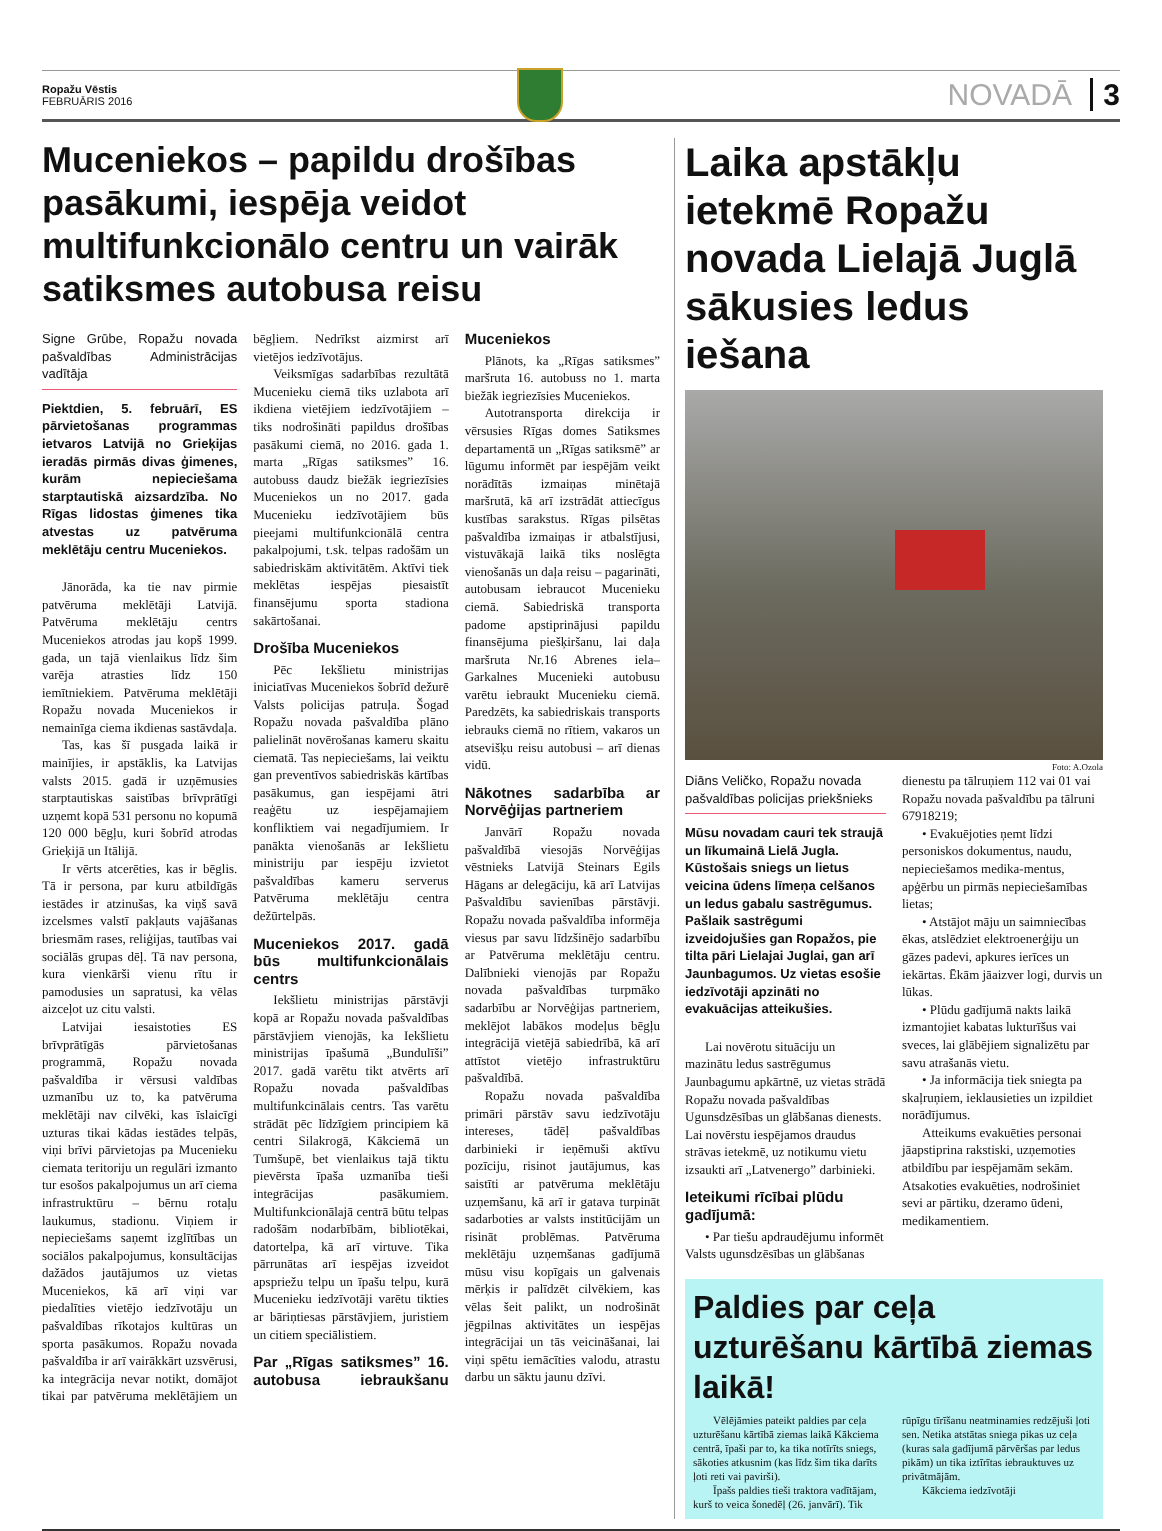Ropažu Vēstis
FEBRUĀRIS 2016
NOVADĀ 3
Muceniekos – papildu drošības pasākumi, iespēja veidot multifunkcionālo centru un vairāk satiksmes autobusa reisu
Signe Grūbe, Ropažu novada pašvaldības Administrācijas vadītāja
Piektdien, 5. februārī, ES pārvietošanas programmas ietvaros Latvijā no Grieķijas ieradās pirmās divas ģimenes, kurām nepieciešama starptautiskā aizsardzība. No Rīgas lidostas ģimenes tika atvestas uz patvēruma meklētāju centru Muceniekos.
Jānorāda, ka tie nav pirmie patvēruma meklētāji Latvijā. Patvēruma meklētāju centrs Muceniekos atrodas jau kopš 1999. gada, un tajā vienlaikus līdz šim varēja atrasties līdz 150 iemītniekiem. Patvēruma meklētāji Ropažu novada Muceniekos ir nemainīga ciema ikdienas sastāvdaļa.
Tas, kas šī pusgada laikā ir mainījies, ir apstāklis, ka Latvijas valsts 2015. gadā ir uzņēmusies starptautiskas saistības brīvprātīgi uzņemt kopā 531 personu no kopumā 120 000 bēgļu, kuri šobrīd atrodas Grieķijā un Itālijā.
Ir vērts atcerēties, kas ir bēglis. Tā ir persona, par kuru atbildīgās iestādes ir atzinušas, ka viņš savā izcelsmes valstī pakļauts vajāšanas briesmām rases, reliģijas, tautības vai sociālās grupas dēļ. Tā nav persona, kura vienkārši vienu rītu ir pamodusies un sapratusi, ka vēlas aizceļot uz citu valsti.
Latvijai iesaistoties ES brīvprātīgās pārvietošanas programmā, Ropažu novada pašvaldība ir vērsusi valdības uzmanību uz to, ka patvēruma meklētāji nav cilvēki, kas īslaicīgi uzturas tikai kādas iestādes telpās, viņi brīvi pārvietojas pa Mucenieku ciemata teritoriju un regulāri izmanto tur esošos pakalpojumus un arī ciema infrastruktūru – bērnu rotaļu laukumus, stadionu. Viņiem ir nepieciešams saņemt izglītības un sociālos pakalpojumus, konsultācijas dažādos jautājumos uz vietas Muceniekos, kā arī viņi var piedalīties vietējo iedzīvotāju un pašvaldības rīkotajos kultūras un sporta pasākumos. Ropažu novada pašvaldība ir arī vairākkārt uzsvērusi, ka integrācija nevar notikt, domājot tikai par patvēruma meklētājiem un bēgļiem. Nedrīkst aizmirst arī vietējos iedzīvotājus.
Veiksmīgas sadarbības rezultātā Mucenieku ciemā tiks uzlabota arī ikdiena vietējiem iedzīvotājiem – tiks nodrošināti papildus drošības pasākumi ciemā, no 2016. gada 1. marta „Rīgas satiksmes” 16. autobuss daudz biežāk iegriezīsies Muceniekos un no 2017. gada Mucenieku iedzīvotājiem būs pieejami multifunkcionālā centra pakalpojumi, t.sk. telpas radošām un sabiedriskām aktivitātēm. Aktīvi tiek meklētas iespējas piesaistīt finansējumu sporta stadiona sakārtošanai.
Drošība Muceniekos
Pēc Iekšlietu ministrijas iniciatīvas Muceniekos šobrīd dežurē Valsts policijas patruļa. Šogad Ropažu novada pašvaldība plāno palielināt novērošanas kameru skaitu ciematā. Tas nepieciešams, lai veiktu gan preventīvos sabiedriskās kārtības pasākumus, gan iespējami ātri reaģētu uz iespējamajiem konfliktiem vai negadījumiem. Ir panākta vienošanās ar Iekšlietu ministriju par iespēju izvietot pašvaldības kameru serverus Patvēruma meklētāju centra dežūrtelpās.
Muceniekos 2017. gadā būs multifunkcionālais centrs
Iekšlietu ministrijas pārstāvji kopā ar Ropažu novada pašvaldības pārstāvjiem vienojās, ka Iekšlietu ministrijas īpašumā „Bundulīši” 2017. gadā varētu tikt atvērts arī Ropažu novada pašvaldības multifunkcinālais centrs. Tas varētu strādāt pēc līdzīgiem principiem kā centri Silakrogā, Kākciemā un Tumšupē, bet vienlaikus tajā tiktu pievērsta īpaša uzmanība tieši integrācijas pasākumiem. Multifunkcionālajā centrā būtu telpas radošām nodarbībām, bibliotēkai, datortelpa, kā arī virtuve. Tika pārrunātas arī iespējas izveidot apspriežu telpu un īpašu telpu, kurā Mucenieku iedzīvotāji varētu tikties ar bāriņtiesas pārstāvjiem, juristiem un citiem speciālistiem.
Par „Rīgas satiksmes” 16. autobusa iebraukšanu Muceniekos
Plānots, ka „Rīgas satiksmes” maršruta 16. autobuss no 1. marta biežāk iegriezīsies Muceniekos.
Autotransporta direkcija ir vērsusies Rīgas domes Satiksmes departamentā un „Rīgas satiksmē” ar lūgumu informēt par iespējām veikt norādītās izmaiņas minētajā maršrutā, kā arī izstrādāt attiecīgus kustības sarakstus. Rīgas pilsētas pašvaldība izmaiņas ir atbalstījusi, vistuvākajā laikā tiks noslēgta vienošanās un daļa reisu – pagarināti, autobusam iebraucot Mucenieku ciemā. Sabiedriskā transporta padome apstiprinājusi papildu finansējuma piešķiršanu, lai daļa maršruta Nr.16 Abrenes iela–Garkalnes Mucenieki autobusu varētu iebraukt Mucenieku ciemā. Paredzēts, ka sabiedriskais transports iebrauks ciemā no rītiem, vakaros un atsevišķu reisu autobusi – arī dienas vidū.
Nākotnes sadarbība ar Norvēģijas partneriem
Janvārī Ropažu novada pašvaldībā viesojās Norvēģijas vēstnieks Latvijā Steinars Egils Hāgans ar delegāciju, kā arī Latvijas Pašvaldību savienības pārstāvji. Ropažu novada pašvaldība informēja viesus par savu līdzšinējo sadarbību ar Patvēruma meklētāju centru. Dalībnieki vienojās par Ropažu novada pašvaldības turpmāko sadarbību ar Norvēģijas partneriem, meklējot labākos modeļus bēgļu integrācijā vietējā sabiedrībā, kā arī attīstot vietējo infrastruktūru pašvaldībā.
Ropažu novada pašvaldība primāri pārstāv savu iedzīvotāju intereses, tādēļ pašvaldības darbinieki ir ieņēmuši aktīvu pozīciju, risinot jautājumus, kas saistīti ar patvēruma meklētāju uzņemšanu, kā arī ir gatava turpināt sadarboties ar valsts institūcijām un risināt problēmas. Patvēruma meklētāju uzņemšanas gadījumā mūsu visu kopīgais un galvenais mērķis ir palīdzēt cilvēkiem, kas vēlas šeit palikt, un nodrošināt jēgpilnas aktivitātes un iespējas integrācijai un tās veicināšanai, lai viņi spētu iemācīties valodu, atrastu darbu un sāktu jaunu dzīvi.
Laika apstākļu ietekmē Ropažu novada Lielajā Juglā sākusies ledus iešana
Foto: A.Ozola
Diāns Veličko, Ropažu novada pašvaldības policijas priekšnieks
Mūsu novadam cauri tek straujā un līkumainā Lielā Jugla. Kūstošais sniegs un lietus veicina ūdens līmeņa celšanos un ledus gabalu sastrēgumus. Pašlaik sastrēgumi izveidojušies gan Ropažos, pie tilta pāri Lielajai Juglai, gan arī Jaunbagumos. Uz vietas esošie iedzīvotāji apzināti no evakuācijas atteikušies.
Lai novērotu situāciju un mazinātu ledus sastrēgumus Jaunbagumu apkārtnē, uz vietas strādā Ropažu novada pašvaldības Ugunsdzēsības un glābšanas dienests. Lai novērstu iespējamos draudus strāvas ietekmē, uz notikumu vietu izsaukti arī „Latvenergo” darbinieki.
Ieteikumi rīcībai plūdu gadījumā:
• Par tiešu apdraudējumu informēt Valsts ugunsdzēsības un glābšanas dienestu pa tālruņiem 112 vai 01 vai Ropažu novada pašvaldību pa tālruni 67918219;
• Evakuējoties ņemt līdzi personiskos dokumentus, naudu, nepieciešamos medika-mentus, apģērbu un pirmās nepieciešamības lietas;
• Atstājot māju un saimniecības ēkas, atslēdziet elektroenerģiju un gāzes padevi, apkures ierīces un iekārtas. Ēkām jāaizver logi, durvis un lūkas.
• Plūdu gadījumā nakts laikā izmantojiet kabatas lukturīšus vai sveces, lai glābējiem signalizētu par savu atrašanās vietu.
• Ja informācija tiek sniegta pa skaļruņiem, ieklausieties un izpildiet norādījumus.
Atteikums evakuēties personai jāapstiprina rakstiski, uzņemoties atbildību par iespējamām sekām. Atsakoties evakuēties, nodrošiniet sevi ar pārtiku, dzeramo ūdeni, medikamentiem.
Paldies par ceļa uzturēšanu kārtībā ziemas laikā!
Vēlējāmies pateikt paldies par ceļa uzturēšanu kārtībā ziemas laikā Kākciema centrā, īpaši par to, ka tika notīrīts sniegs, sākoties atkusnim (kas līdz šim tika darīts ļoti reti vai pavirši).
Īpašs paldies tieši traktora vadītājam, kurš to veica šonedēļ (26. janvārī). Tik rūpīgu tīrīšanu neatminamies redzējuši ļoti sen. Netika atstātas sniega pikas uz ceļa (kuras sala gadījumā pārvēršas par ledus pikām) un tika iztīrītas iebrauktuves uz privātmājām.
Kākciema iedzīvotāji